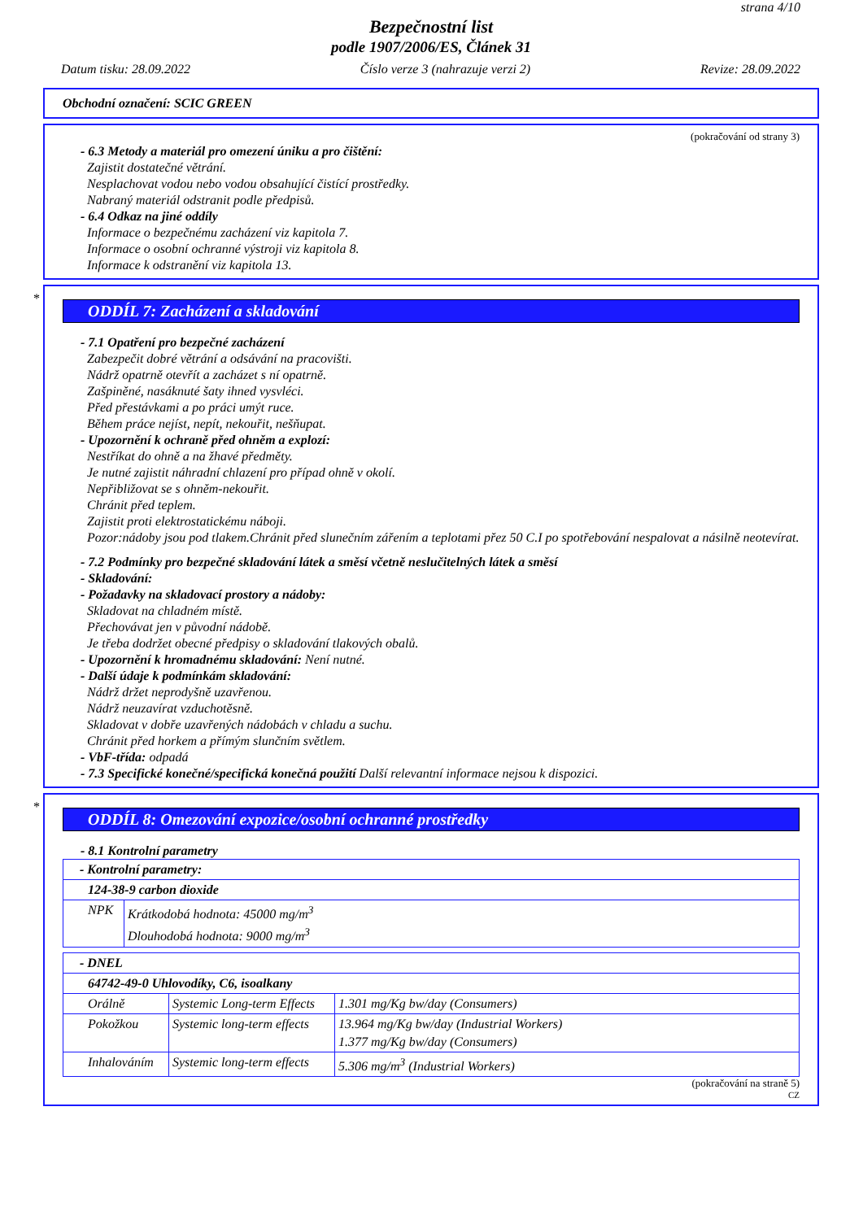strana 4/10
Bezpečnostní list
podle 1907/2006/ES, Článek 31
Datum tisku: 28.09.2022 Číslo verze 3 (nahrazuje verzi 2) Revize: 28.09.2022
Obchodní označení: SCIC GREEN
(pokračování od strany 3)
- 6.3 Metody a materiál pro omezení úniku a pro čištění:
Zajistit dostatečné větrání.
Nesplachovat vodou nebo vodou obsahující čistící prostředky.
Nabraný materiál odstranit podle předpisů.
- 6.4 Odkaz na jiné oddíly
Informace o bezpečnému zacházení viz kapitola 7.
Informace o osobní ochranné výstroji viz kapitola 8.
Informace k odstranění viz kapitola 13.
*
ODDÍL 7: Zacházení a skladování
- 7.1 Opatření pro bezpečné zacházení
Zabezpečit dobré větrání a odsávání na pracovišti.
Nádrž opatrně otevřít a zacházet s ní opatrně.
Zašpiněné, nasáknuté šaty ihned vysvléci.
Před přestávkami a po práci umýt ruce.
Během práce nejíst, nepít, nekouřit, nešňupat.
- Upozornění k ochraně před ohněm a explozí:
Nestříkat do ohně a na žhavé předměty.
Je nutné zajistit náhradní chlazení pro případ ohně v okolí.
Nepřibližovat se s ohněm-nekouřit.
Chránit před teplem.
Zajistit proti elektrostatickému náboji.
Pozor:nádoby jsou pod tlakem.Chránit před slunečním zářením a teplotami přez 50 C.I po spotřebování nespalovat a násilně neotevírat.
- 7.2 Podmínky pro bezpečné skladování látek a směsí včetně neslučitelných látek a směsí
- Skladování:
- Požadavky na skladovací prostory a nádoby:
Skladovat na chladném místě.
Přechovávat jen v původní nádobě.
Je třeba dodržet obecné předpisy o skladování tlakových obalů.
- Upozornění k hromadnému skladování: Není nutné.
- Další údaje k podmínkám skladování:
Nádrž držet neprodyšně uzavřenou.
Nádrž neuzavírat vzduchotěsně.
Skladovat v dobře uzavřených nádobách v chladu a suchu.
Chránit před horkem a přímým slunčním světlem.
- VbF-třída: odpadá
- 7.3 Specifické konečné/specifická konečná použití Další relevantní informace nejsou k dispozici.
*
ODDÍL 8: Omezování expozice/osobní ochranné prostředky
- 8.1 Kontrolní parametry
| - Kontrolní parametry: | |
| 124-38-9 carbon dioxide | |
| NPK | Krátkodobá hodnota: 45000 mg/m<sup>3</sup> Dlouhodobá hodnota: 9000 mg/m<sup>3</sup> |
| - DNEL | | |
| 64742-49-0 Uhlovodíky, C6, isoalkany | | |
| Orálně | Systemic Long-term Effects | 1.301 mg/Kg bw/day (Consumers) |
| Pokožkou | Systemic long-term effects | 13.964 mg/Kg bw/day (Industrial Workers) 1.377 mg/Kg bw/day (Consumers) |
| Inhalováním | Systemic long-term effects | 5.306 mg/m<sup>3</sup> (Industrial Workers) |
(pokračování na straně 5)
CZ